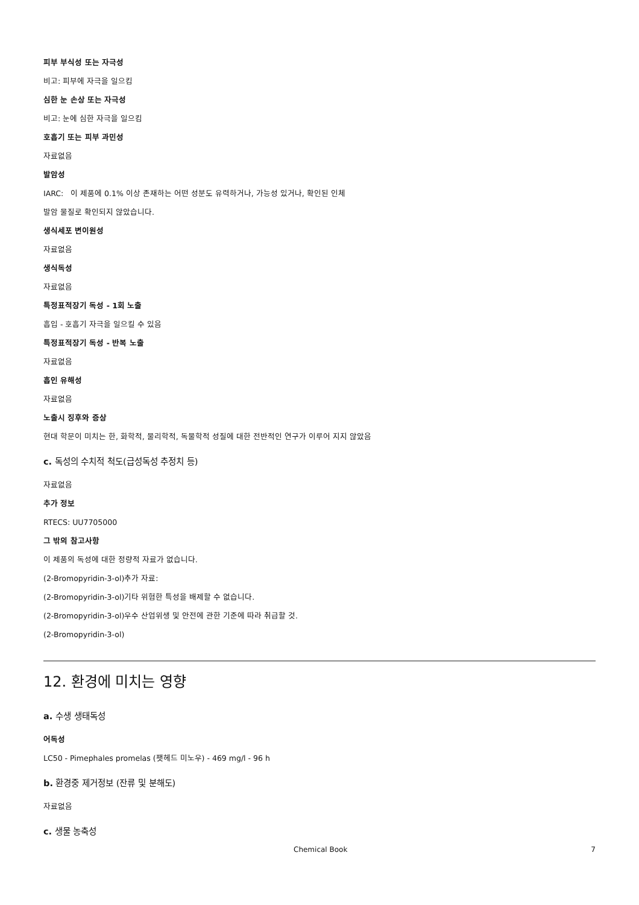피부 부식성 또는 자극성
비고: 피부에 자극을 일으킴
심한 눈 손상 또는 자극성
비고: 눈에 심한 자극을 일으킴
호흡기 또는 피부 과민성
자료없음
발암성
IARC: 이 제품에 0.1% 이상 존재하는 어떤 성분도 유력하거나, 가능성 있거나, 확인된 인체
발암 물질로 확인되지 않았습니다.
생식세포 변이원성
자료없음
생식독성
자료없음
특정표적장기 독성 - 1회 노출
흡입 - 호흡기 자극을 일으킬 수 있음
특정표적장기 독성 - 반복 노출
자료없음
흡인 유해성
자료없음
노출시 징후와 증상
현대 학문이 미치는 한, 화학적, 물리학적, 독물학적 성질에 대한 전반적인 연구가 이루어 지지 않았음
c. 독성의 수치적 척도(급성독성 추정치 등)
자료없음
추가 정보
RTECS: UU7705000
그 밖의 참고사항
이 제품의 독성에 대한 정량적 자료가 없습니다.
(2-Bromopyridin-3-ol)추가 자료:
(2-Bromopyridin-3-ol)기타 위험한 특성을 배제할 수 없습니다.
(2-Bromopyridin-3-ol)우수 산업위생 및 안전에 관한 기준에 따라 취급할 것.
(2-Bromopyridin-3-ol)
12. 환경에 미치는 영향
a. 수생 생태독성
어독성
LC50 - Pimephales promelas (팻헤드 미노우) - 469 mg/l - 96 h
b. 환경중 제거정보 (잔류 및 분해도)
자료없음
c. 생물 농축성
Chemical Book 7